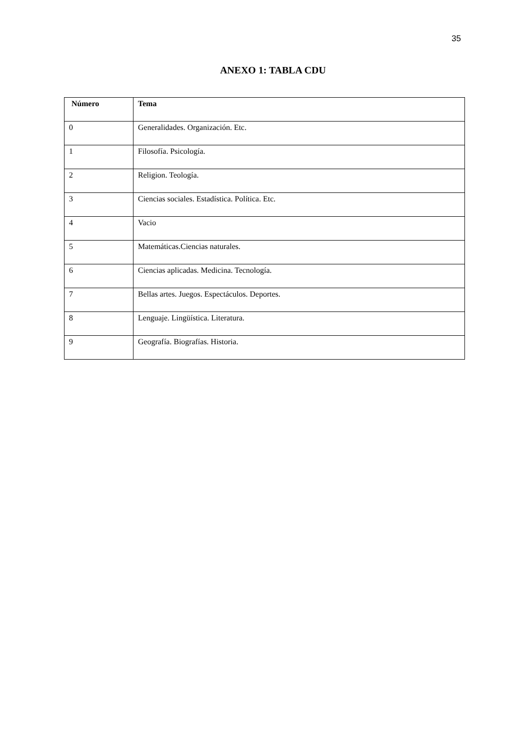35
ANEXO 1: TABLA CDU
| Número | Tema |
| --- | --- |
| 0 | Generalidades. Organización. Etc. |
| 1 | Filosofía. Psicología. |
| 2 | Religion. Teología. |
| 3 | Ciencias sociales. Estadística. Política. Etc. |
| 4 | Vacio |
| 5 | Matemáticas.Ciencias naturales. |
| 6 | Ciencias aplicadas. Medicina. Tecnología. |
| 7 | Bellas artes. Juegos. Espectáculos. Deportes. |
| 8 | Lenguaje. Lingüística. Literatura. |
| 9 | Geografía. Biografías. Historia. |